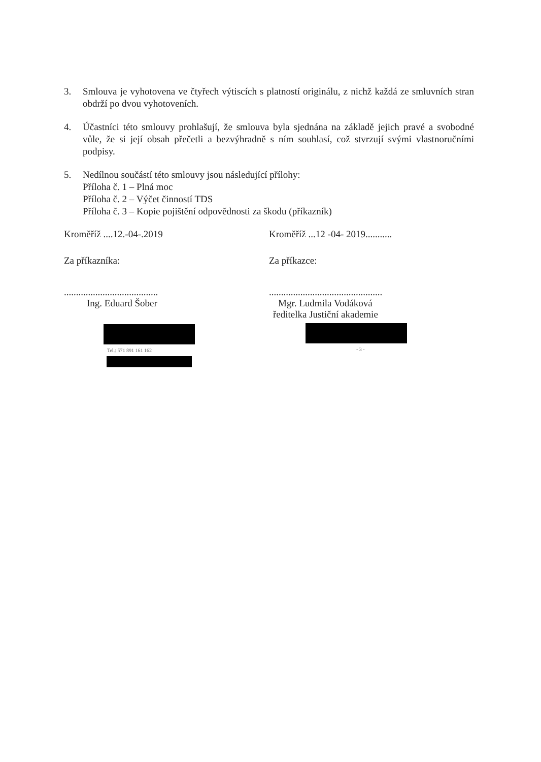3. Smlouva je vyhotovena ve čtyřech výtiscích s platností originálu, z nichž každá ze smluvních stran obdrží po dvou vyhotoveních.
4. Účastníci této smlouvy prohlašují, že smlouva byla sjednána na základě jejich pravé a svobodné vůle, že si její obsah přečetli a bezvýhradně s ním souhlasí, což stvrzují svými vlastnoručními podpisy.
5. Nedílnou součástí této smlouvy jsou následující přílohy:
Příloha č. 1 – Plná moc
Příloha č. 2 – Výčet činností TDS
Příloha č. 3 – Kopie pojištění odpovědnosti za škodu (příkazník)
Kroměříž ....12.-04-.2019
Za příkazníka:
.......................................
Ing. Eduard Šober
Tel.: 571 891 161 162
Kroměříž ...12 -04- 2019...........
Za příkazce:
...............................................
Mgr. Ludmila Vodáková
ředitelka Justiční akademie
- 3 -